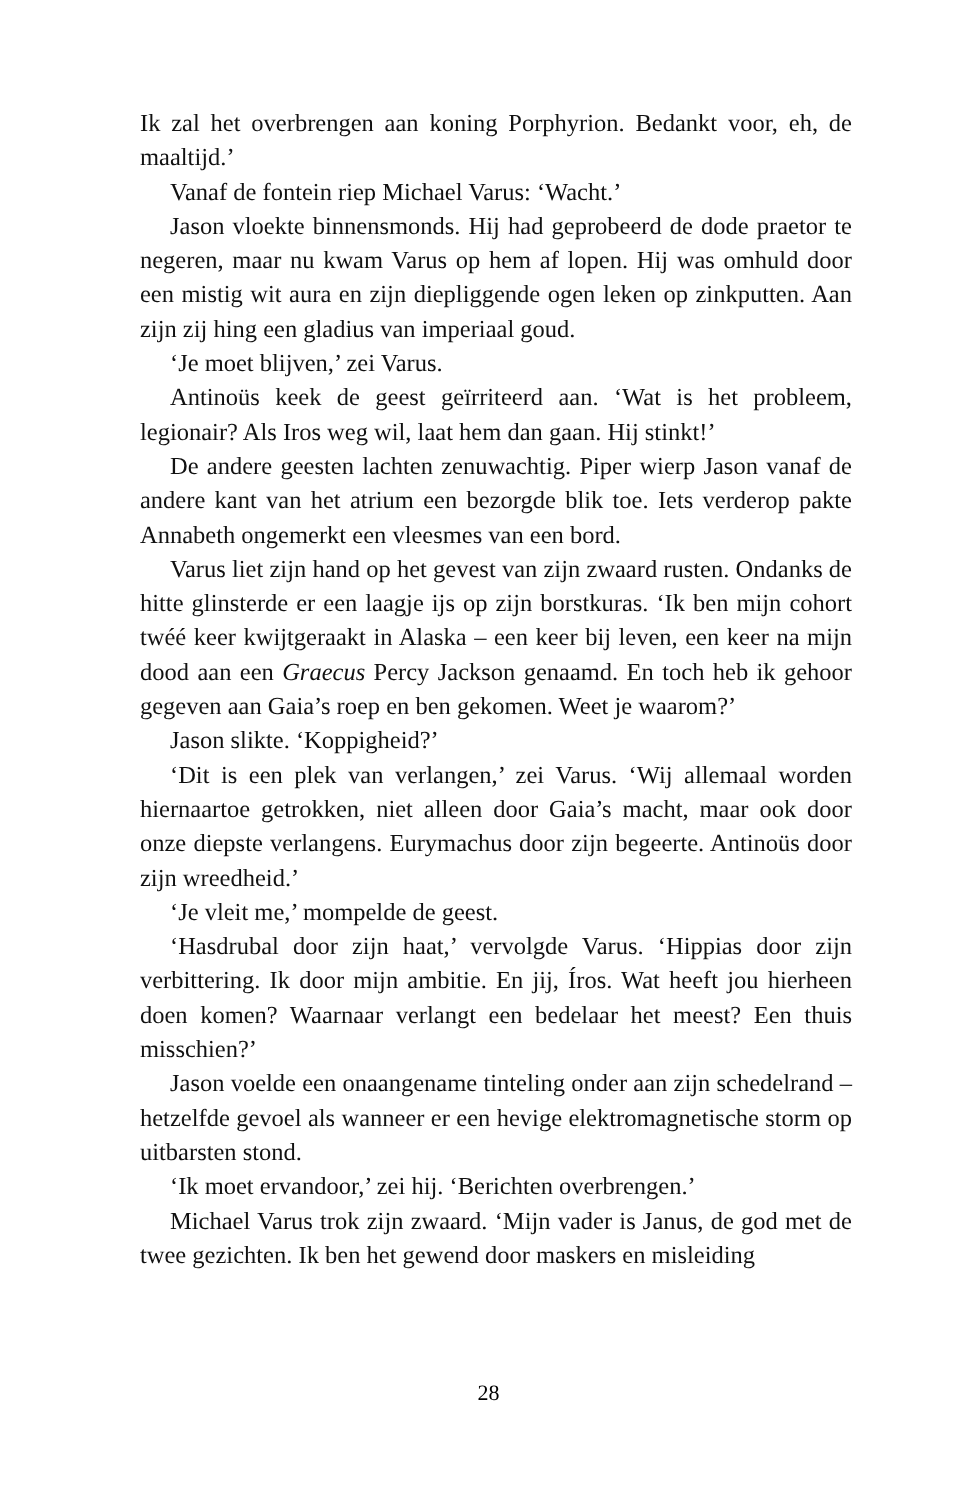Ik zal het overbrengen aan koning Porphyrion. Bedankt voor, eh, de maaltijd.’
Vanaf de fontein riep Michael Varus: ‘Wacht.’
Jason vloekte binnensmonds. Hij had geprobeerd de dode praetor te negeren, maar nu kwam Varus op hem af lopen. Hij was omhuld door een mistig wit aura en zijn diepliggende ogen leken op zinkputten. Aan zijn zij hing een gladius van imperiaal goud.
‘Je moet blijven,’ zei Varus.
Antinoüs keek de geest geïrriteerd aan. ‘Wat is het probleem, legionair? Als Iros weg wil, laat hem dan gaan. Hij stinkt!’
De andere geesten lachten zenuwachtig. Piper wierp Jason vanaf de andere kant van het atrium een bezorgde blik toe. Iets verderop pakte Annabeth ongemerkt een vleesmes van een bord.
Varus liet zijn hand op het gevest van zijn zwaard rusten. Ondanks de hitte glinsterde er een laagje ijs op zijn borstkuras. ‘Ik ben mijn cohort twéé keer kwijtgeraakt in Alaska – een keer bij leven, een keer na mijn dood aan een Graecus Percy Jackson genaamd. En toch heb ik gehoor gegeven aan Gaia’s roep en ben gekomen. Weet je waarom?’
Jason slikte. ‘Koppigheid?’
‘Dit is een plek van verlangen,’ zei Varus. ‘Wij allemaal worden hiernaartoe getrokken, niet alleen door Gaia’s macht, maar ook door onze diepste verlangens. Eurymachus door zijn begeerte. Antinoüs door zijn wreedheid.’
‘Je vleit me,’ mompelde de geest.
‘Hasdrubal door zijn haat,’ vervolgde Varus. ‘Hippias door zijn verbittering. Ik door mijn ambitie. En jij, Íros. Wat heeft jou hierheen doen komen? Waarnaar verlangt een bedelaar het meest? Een thuis misschien?’
Jason voelde een onaangename tinteling onder aan zijn schedelrand – hetzelfde gevoel als wanneer er een hevige elektromagnetische storm op uitbarsten stond.
‘Ik moet ervandoor,’ zei hij. ‘Berichten overbrengen.’
Michael Varus trok zijn zwaard. ‘Mijn vader is Janus, de god met de twee gezichten. Ik ben het gewend door maskers en misleiding
28